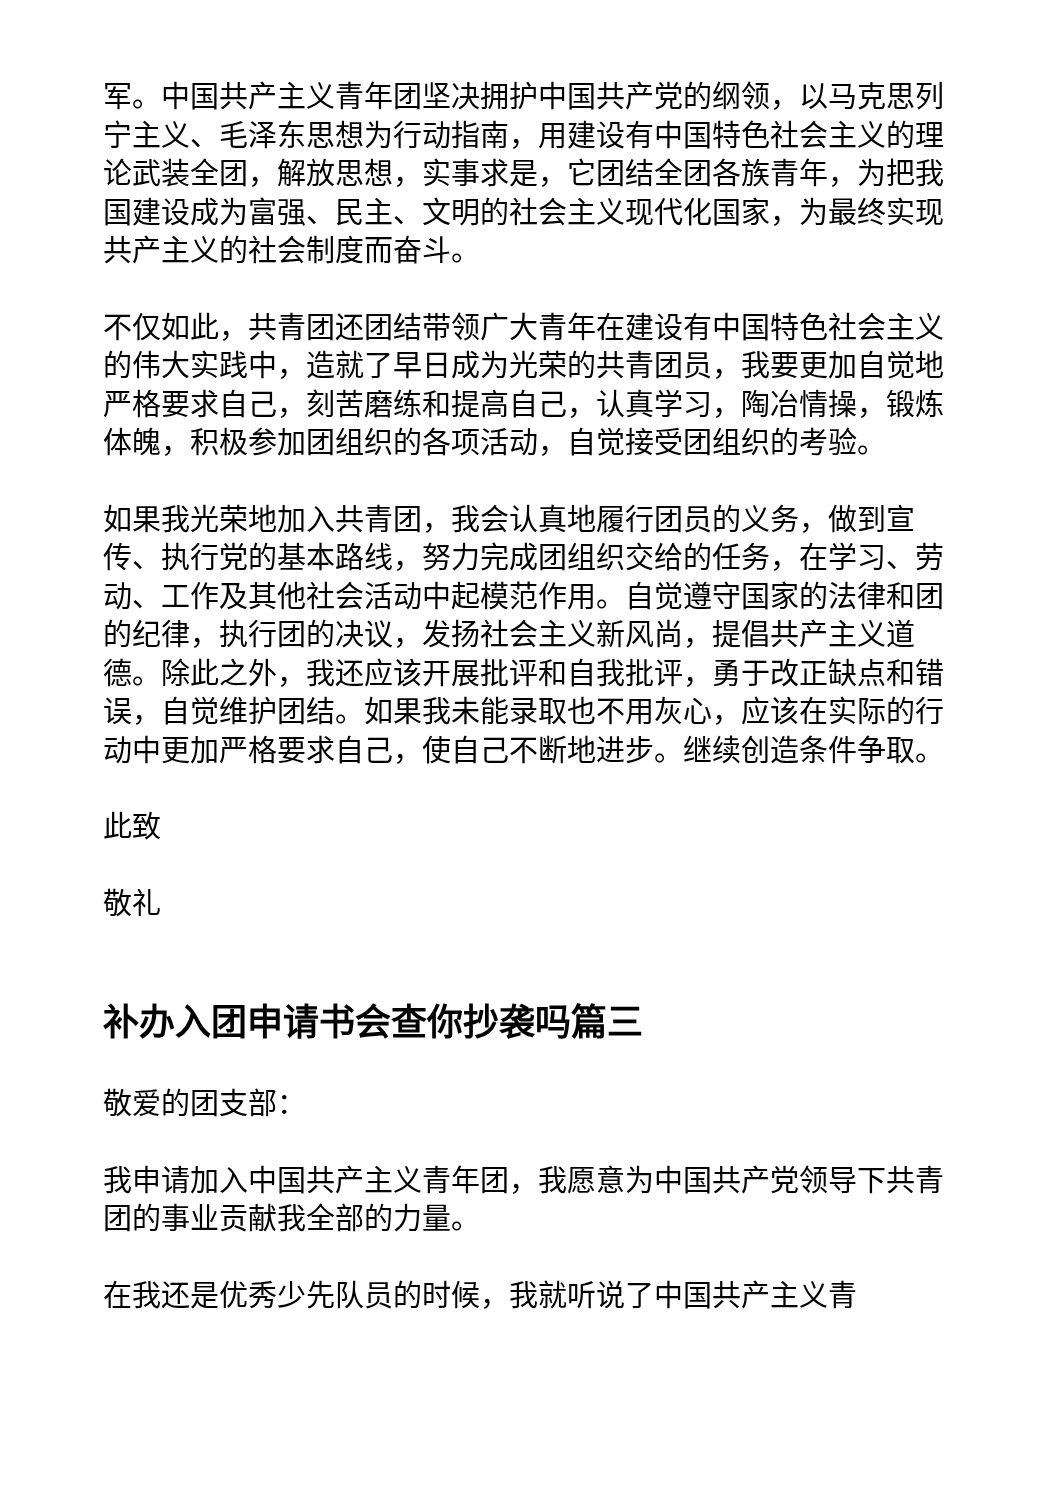军。中国共产主义青年团坚决拥护中国共产党的纲领，以马克思列宁主义、毛泽东思想为行动指南，用建设有中国特色社会主义的理论武装全团，解放思想，实事求是，它团结全团各族青年，为把我国建设成为富强、民主、文明的社会主义现代化国家，为最终实现共产主义的社会制度而奋斗。
不仅如此，共青团还团结带领广大青年在建设有中国特色社会主义的伟大实践中，造就了早日成为光荣的共青团员，我要更加自觉地严格要求自己，刻苦磨练和提高自己，认真学习，陶冶情操，锻炼体魄，积极参加团组织的各项活动，自觉接受团组织的考验。
如果我光荣地加入共青团，我会认真地履行团员的义务，做到宣传、执行党的基本路线，努力完成团组织交给的任务，在学习、劳动、工作及其他社会活动中起模范作用。自觉遵守国家的法律和团的纪律，执行团的决议，发扬社会主义新风尚，提倡共产主义道德。除此之外，我还应该开展批评和自我批评，勇于改正缺点和错误，自觉维护团结。如果我未能录取也不用灰心，应该在实际的行动中更加严格要求自己，使自己不断地进步。继续创造条件争取。
此致
敬礼
补办入团申请书会查你抄袭吗篇三
敬爱的团支部：
我申请加入中国共产主义青年团，我愿意为中国共产党领导下共青团的事业贡献我全部的力量。
在我还是优秀少先队员的时候，我就听说了中国共产主义青